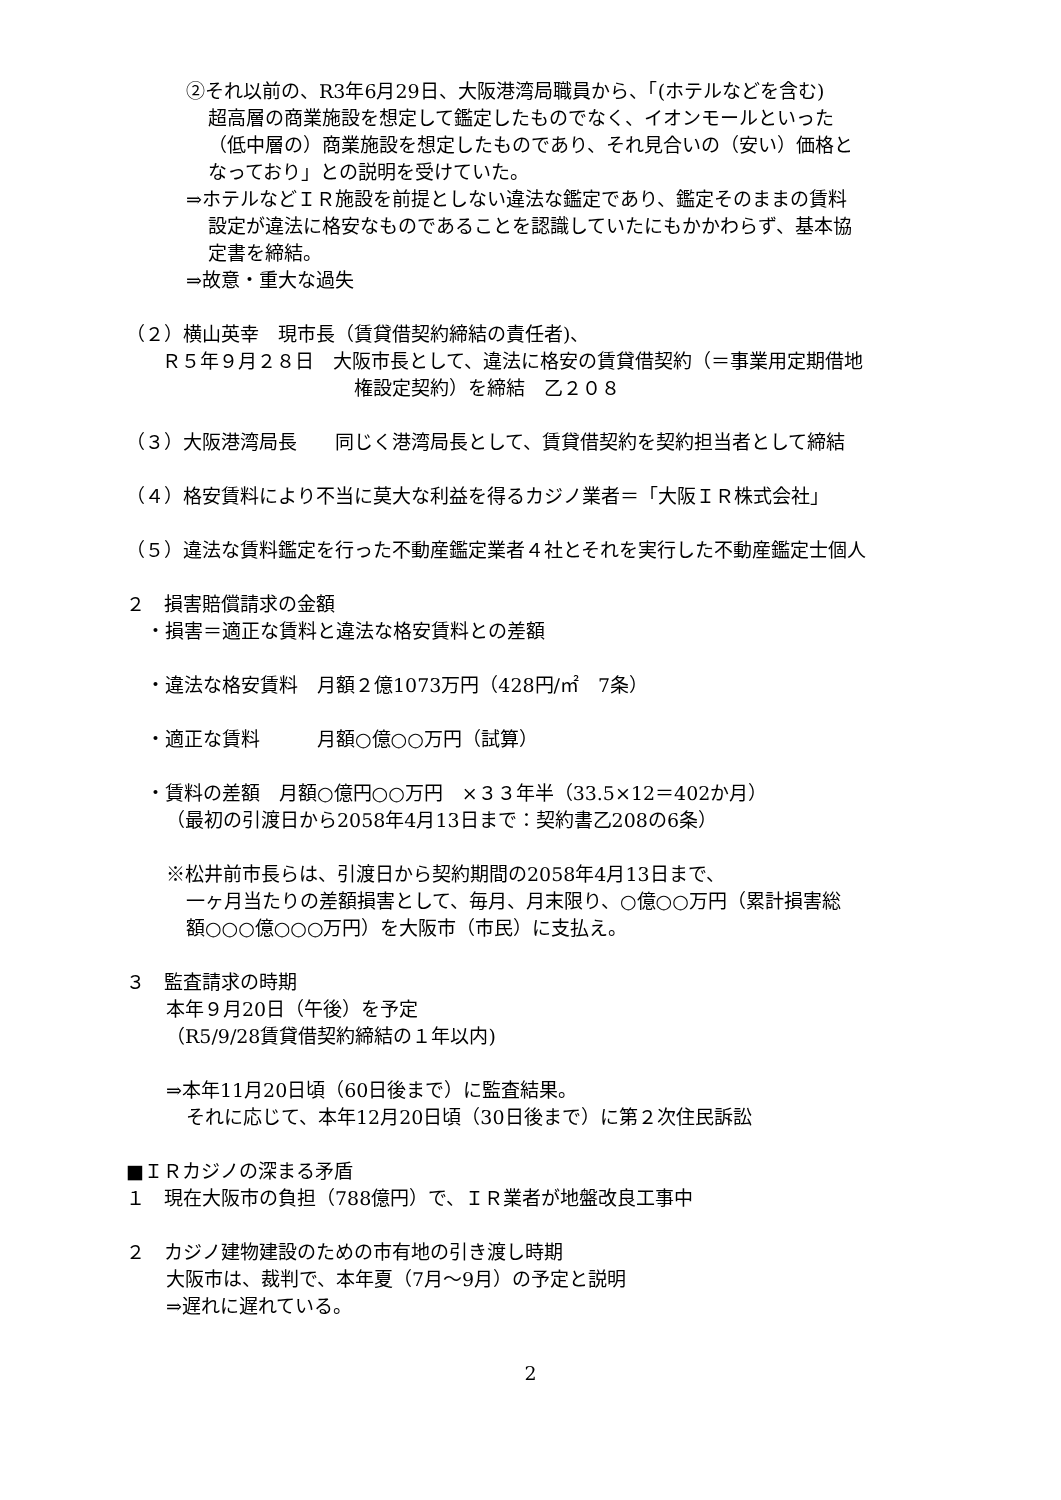②それ以前の、R3年6月29日、大阪港湾局職員から、「(ホテルなどを含む)
超高層の商業施設を想定して鑑定したものでなく、イオンモールといった
（低中層の）商業施設を想定したものであり、それ見合いの（安い）価格と
なっており」との説明を受けていた。
⇒ホテルなどＩＲ施設を前提としない違法な鑑定であり、鑑定そのままの賃料
設定が違法に格安なものであることを認識していたにもかかわらず、基本協
定書を締結。
⇒故意・重大な過失
（２）横山英幸　現市長（賃貸借契約締結の責任者)、
Ｒ５年９月２８日　大阪市長として、違法に格安の賃貸借契約（＝事業用定期借地
権設定契約）を締結　乙２０８
（３）大阪港湾局長　　同じく港湾局長として、賃貸借契約を契約担当者として締結
（４）格安賃料により不当に莫大な利益を得るカジノ業者＝「大阪ＩＲ株式会社」
（５）違法な賃料鑑定を行った不動産鑑定業者４社とそれを実行した不動産鑑定士個人
２　損害賠償請求の金額
・損害＝適正な賃料と違法な格安賃料との差額
・違法な格安賃料　月額２億1073万円（428円/㎡　7条）
・適正な賃料　　　月額○億○○万円（試算）
・賃料の差額　月額○億円○○万円　×３３年半（33.5×12＝402か月）
（最初の引渡日から2058年4月13日まで：契約書乙208の6条）
※松井前市長らは、引渡日から契約期間の2058年4月13日まで、
一ヶ月当たりの差額損害として、毎月、月末限り、○億○○万円（累計損害総
額○○○億○○○万円）を大阪市（市民）に支払え。
３　監査請求の時期
本年９月20日（午後）を予定
（R5/9/28賃貸借契約締結の１年以内)
⇒本年11月20日頃（60日後まで）に監査結果。
それに応じて、本年12月20日頃（30日後まで）に第２次住民訴訟
■ＩＲカジノの深まる矛盾
１　現在大阪市の負担（788億円）で、ＩＲ業者が地盤改良工事中
２　カジノ建物建設のための市有地の引き渡し時期
大阪市は、裁判で、本年夏（7月～9月）の予定と説明
⇒遅れに遅れている。
2